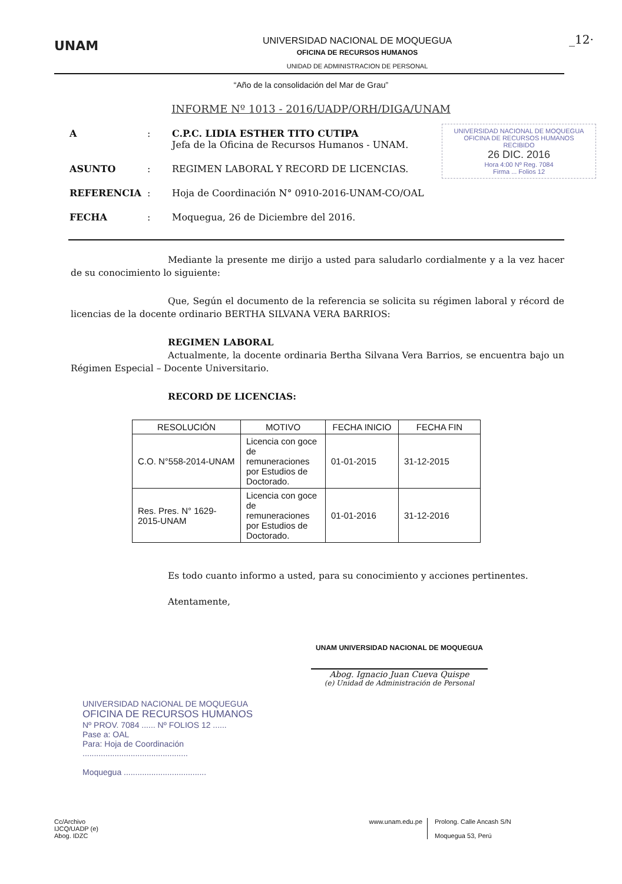UNAM
UNIVERSIDAD NACIONAL DE MOQUEGUA
OFICINA DE RECURSOS HUMANOS
UNIDAD DE ADMINISTRACION DE PERSONAL
_12·
“Año de la consolidación del Mar de Grau”
INFORME Nº 1013 - 2016/UADP/ORH/DIGA/UNAM
UNIVERSIDAD NACIONAL DE MOQUEGUA
OFICINA DE RECURSOS HUMANOS
RECIBIDO
26 DIC. 2016
Hora 4:00 Nº Reg. 7084
Firma ... Folios 12
| A | : | C.P.C. LIDIA ESTHER TITO CUTIPA Jefa de la Oficina de Recursos Humanos - UNAM. |
| ASUNTO | : | REGIMEN LABORAL Y RECORD DE LICENCIAS. |
| REFERENCIA | : | Hoja de Coordinación N° 0910-2016-UNAM-CO/OAL |
| FECHA | : | Moquegua, 26 de Diciembre del 2016. |
Mediante la presente me dirijo a usted para saludarlo cordialmente y a la vez hacer de su conocimiento lo siguiente:
Que, Según el documento de la referencia se solicita su régimen laboral y récord de licencias de la docente ordinario BERTHA SILVANA VERA BARRIOS:
REGIMEN LABORAL
Actualmente, la docente ordinaria Bertha Silvana Vera Barrios, se encuentra bajo un Régimen Especial – Docente Universitario.
RECORD DE LICENCIAS:
| RESOLUCIÓN | MOTIVO | FECHA INICIO | FECHA FIN |
| --- | --- | --- | --- |
| C.O. N°558-2014-UNAM | Licencia con goce de remuneraciones por Estudios de Doctorado. | 01-01-2015 | 31-12-2015 |
| Res. Pres. N° 1629-2015-UNAM | Licencia con goce de remuneraciones por Estudios de Doctorado. | 01-01-2016 | 31-12-2016 |
Es todo cuanto informo a usted, para su conocimiento y acciones pertinentes.
Atentamente,
UNAM UNIVERSIDAD NACIONAL DE MOQUEGUA
Abog. Ignacio Juan Cueva Quispe
(e) Unidad de Administración de Personal
UNIVERSIDAD NACIONAL DE MOQUEGUA
OFICINA DE RECURSOS HUMANOS
Nº PROV. 7084 ...... Nº FOLIOS 12 ......
Pase a: OAL
Para: Hoja de Coordinación
..............................................
Moquegua ....................................
Cc/Archivo
IJCQ/UADP (e)
Abog. IDZC
www.unam.edu.pe Prolong. Calle Ancash S/N
Moquegua 53, Perú